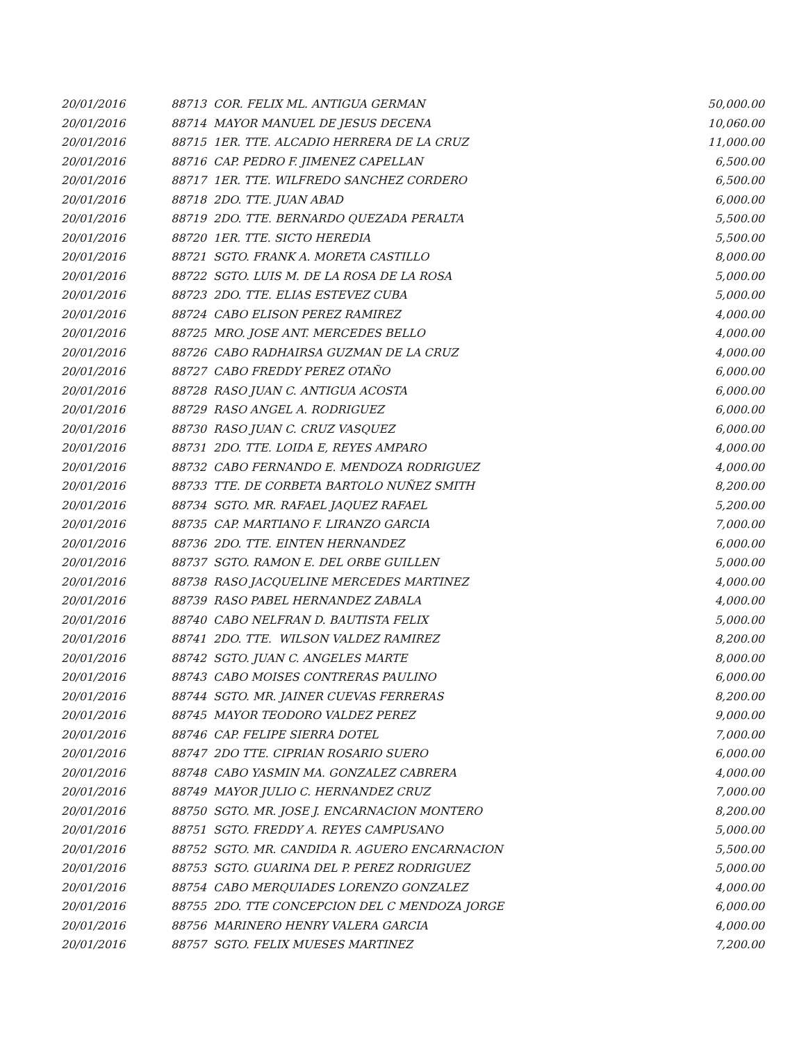| 20/01/2016 | 88713 COR. FELIX ML. ANTIGUA GERMAN | 50,000.00 |
| 20/01/2016 | 88714 MAYOR MANUEL DE JESUS DECENA | 10,060.00 |
| 20/01/2016 | 88715 1ER. TTE. ALCADIO HERRERA DE LA CRUZ | 11,000.00 |
| 20/01/2016 | 88716 CAP. PEDRO F. JIMENEZ CAPELLAN | 6,500.00 |
| 20/01/2016 | 88717 1ER. TTE. WILFREDO SANCHEZ CORDERO | 6,500.00 |
| 20/01/2016 | 88718 2DO. TTE. JUAN ABAD | 6,000.00 |
| 20/01/2016 | 88719 2DO. TTE. BERNARDO QUEZADA PERALTA | 5,500.00 |
| 20/01/2016 | 88720 1ER. TTE. SICTO HEREDIA | 5,500.00 |
| 20/01/2016 | 88721 SGTO. FRANK A. MORETA CASTILLO | 8,000.00 |
| 20/01/2016 | 88722 SGTO. LUIS M. DE LA ROSA DE LA ROSA | 5,000.00 |
| 20/01/2016 | 88723 2DO. TTE. ELIAS ESTEVEZ CUBA | 5,000.00 |
| 20/01/2016 | 88724 CABO ELISON PEREZ RAMIREZ | 4,000.00 |
| 20/01/2016 | 88725 MRO. JOSE ANT. MERCEDES BELLO | 4,000.00 |
| 20/01/2016 | 88726 CABO RADHAIRSA GUZMAN DE LA CRUZ | 4,000.00 |
| 20/01/2016 | 88727 CABO FREDDY PEREZ OTAÑO | 6,000.00 |
| 20/01/2016 | 88728 RASO JUAN C. ANTIGUA ACOSTA | 6,000.00 |
| 20/01/2016 | 88729 RASO ANGEL A. RODRIGUEZ | 6,000.00 |
| 20/01/2016 | 88730 RASO JUAN C. CRUZ VASQUEZ | 6,000.00 |
| 20/01/2016 | 88731 2DO. TTE. LOIDA E, REYES AMPARO | 4,000.00 |
| 20/01/2016 | 88732 CABO FERNANDO E. MENDOZA RODRIGUEZ | 4,000.00 |
| 20/01/2016 | 88733 TTE. DE CORBETA BARTOLO NUÑEZ SMITH | 8,200.00 |
| 20/01/2016 | 88734 SGTO. MR. RAFAEL JAQUEZ RAFAEL | 5,200.00 |
| 20/01/2016 | 88735 CAP. MARTIANO F. LIRANZO GARCIA | 7,000.00 |
| 20/01/2016 | 88736 2DO. TTE. EINTEN HERNANDEZ | 6,000.00 |
| 20/01/2016 | 88737 SGTO. RAMON E. DEL ORBE GUILLEN | 5,000.00 |
| 20/01/2016 | 88738 RASO JACQUELINE MERCEDES MARTINEZ | 4,000.00 |
| 20/01/2016 | 88739 RASO PABEL HERNANDEZ ZABALA | 4,000.00 |
| 20/01/2016 | 88740 CABO NELFRAN D. BAUTISTA FELIX | 5,000.00 |
| 20/01/2016 | 88741 2DO. TTE. WILSON VALDEZ RAMIREZ | 8,200.00 |
| 20/01/2016 | 88742 SGTO. JUAN C. ANGELES MARTE | 8,000.00 |
| 20/01/2016 | 88743 CABO MOISES CONTRERAS PAULINO | 6,000.00 |
| 20/01/2016 | 88744 SGTO. MR. JAINER CUEVAS FERRERAS | 8,200.00 |
| 20/01/2016 | 88745 MAYOR TEODORO VALDEZ PEREZ | 9,000.00 |
| 20/01/2016 | 88746 CAP. FELIPE SIERRA DOTEL | 7,000.00 |
| 20/01/2016 | 88747 2DO TTE. CIPRIAN ROSARIO SUERO | 6,000.00 |
| 20/01/2016 | 88748 CABO YASMIN MA. GONZALEZ CABRERA | 4,000.00 |
| 20/01/2016 | 88749 MAYOR JULIO C. HERNANDEZ CRUZ | 7,000.00 |
| 20/01/2016 | 88750 SGTO. MR. JOSE J. ENCARNACION MONTERO | 8,200.00 |
| 20/01/2016 | 88751 SGTO. FREDDY A. REYES CAMPUSANO | 5,000.00 |
| 20/01/2016 | 88752 SGTO. MR. CANDIDA R. AGUERO ENCARNACION | 5,500.00 |
| 20/01/2016 | 88753 SGTO. GUARINA DEL P. PEREZ RODRIGUEZ | 5,000.00 |
| 20/01/2016 | 88754 CABO MERQUIADES LORENZO GONZALEZ | 4,000.00 |
| 20/01/2016 | 88755 2DO. TTE CONCEPCION DEL C MENDOZA JORGE | 6,000.00 |
| 20/01/2016 | 88756 MARINERO HENRY VALERA GARCIA | 4,000.00 |
| 20/01/2016 | 88757 SGTO. FELIX MUESES MARTINEZ | 7,200.00 |